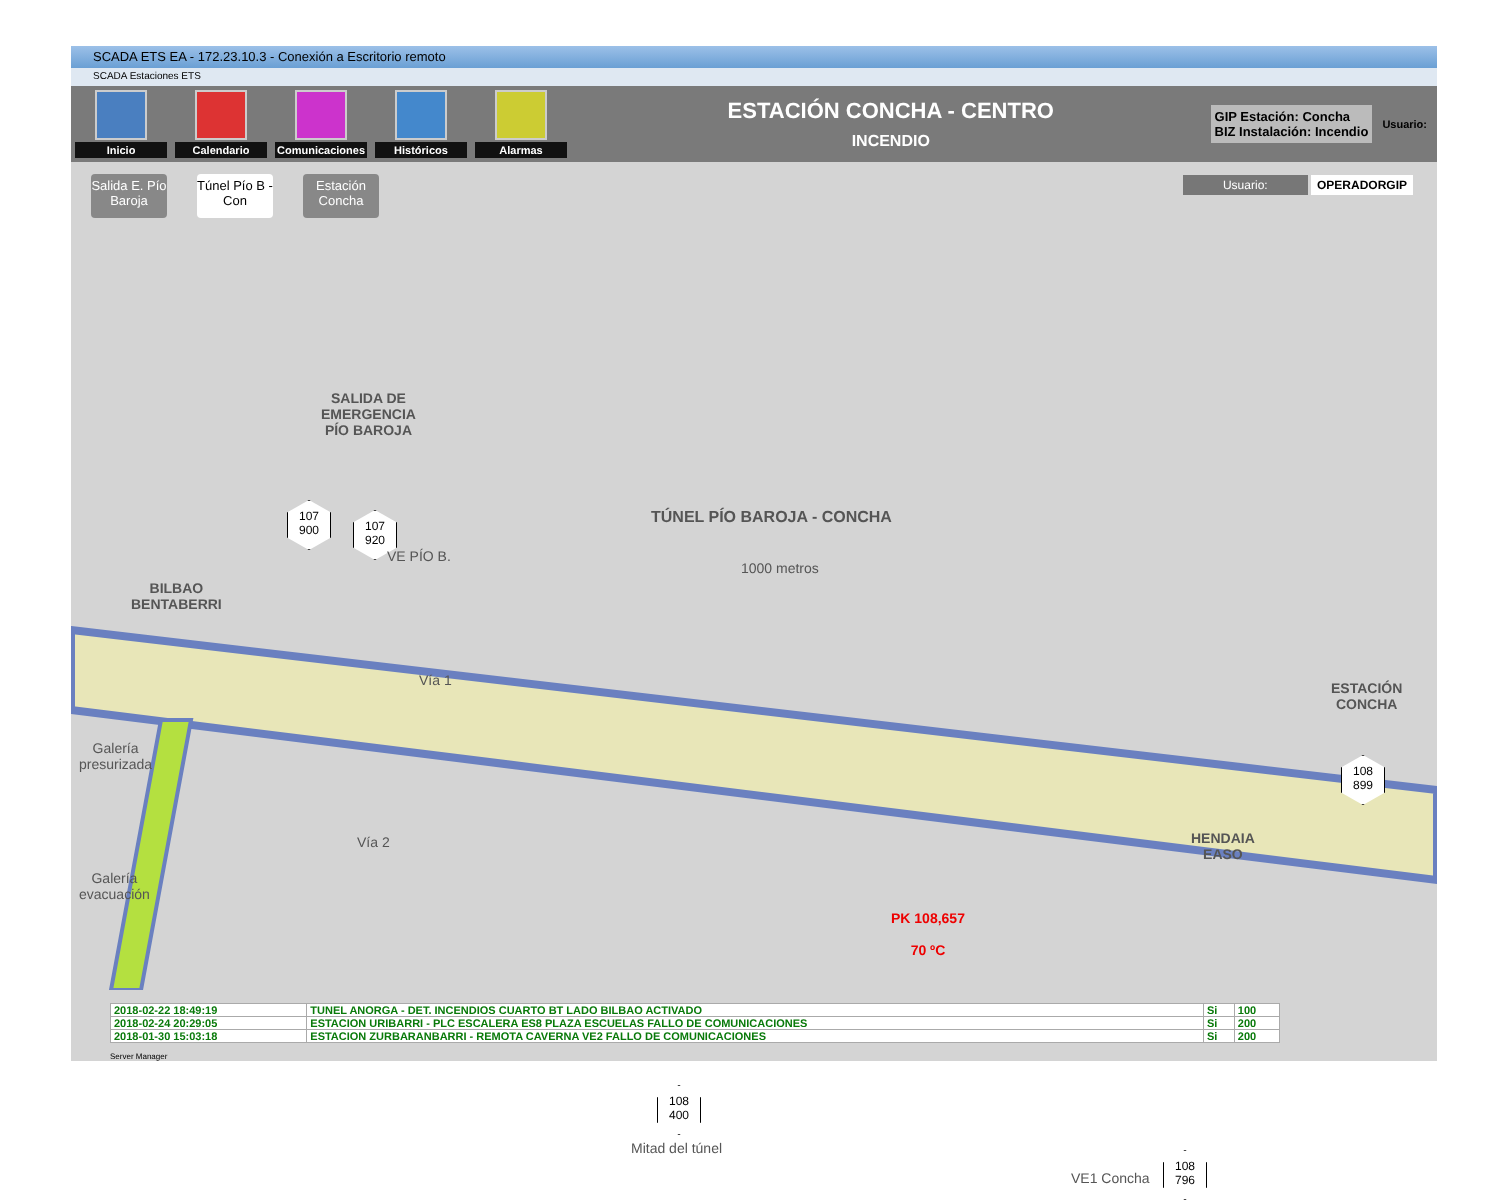SCADA ETS EA - 172.23.10.3 - Conexión a Escritorio remoto
SCADA Estaciones ETS
Inicio Calendario
Comunicaciones
Históricos Alarmas
ESTACIÓN CONCHA - CENTRO
INCENDIO
GIP Estación: Concha
BIZ Instalación: Incendio
Usuario:
Salida E. Pío Baroja
Túnel Pío B - Con
Estación Concha
Usuario: OPERADORGIP
SALIDA DE
EMERGENCIA
PÍO BAROJA
TÚNEL PÍO BAROJA - CONCHA
1000 metros
107
900
107
920
VE PÍO B.
BILBAO
BENTABERRI
Vía 1
Vía 2
Galería
presurizada
Galería
evacuación
ESTACIÓN
CONCHA
108
899
HENDAIA
EASO
PK 108,657
70 ºC
108
400
Mitad del túnel
VE1 Concha
108
796
| 2018-02-22 18:49:19 | TUNEL ANORGA - DET. INCENDIOS CUARTO BT LADO BILBAO ACTIVADO | Si | 100 |
| 2018-02-24 20:29:05 | ESTACION URIBARRI - PLC ESCALERA ES8 PLAZA ESCUELAS FALLO DE COMUNICACIONES | Si | 200 |
| 2018-01-30 15:03:18 | ESTACION ZURBARANBARRI - REMOTA CAVERNA VE2 FALLO DE COMUNICACIONES | Si | 200 |
Server Manager